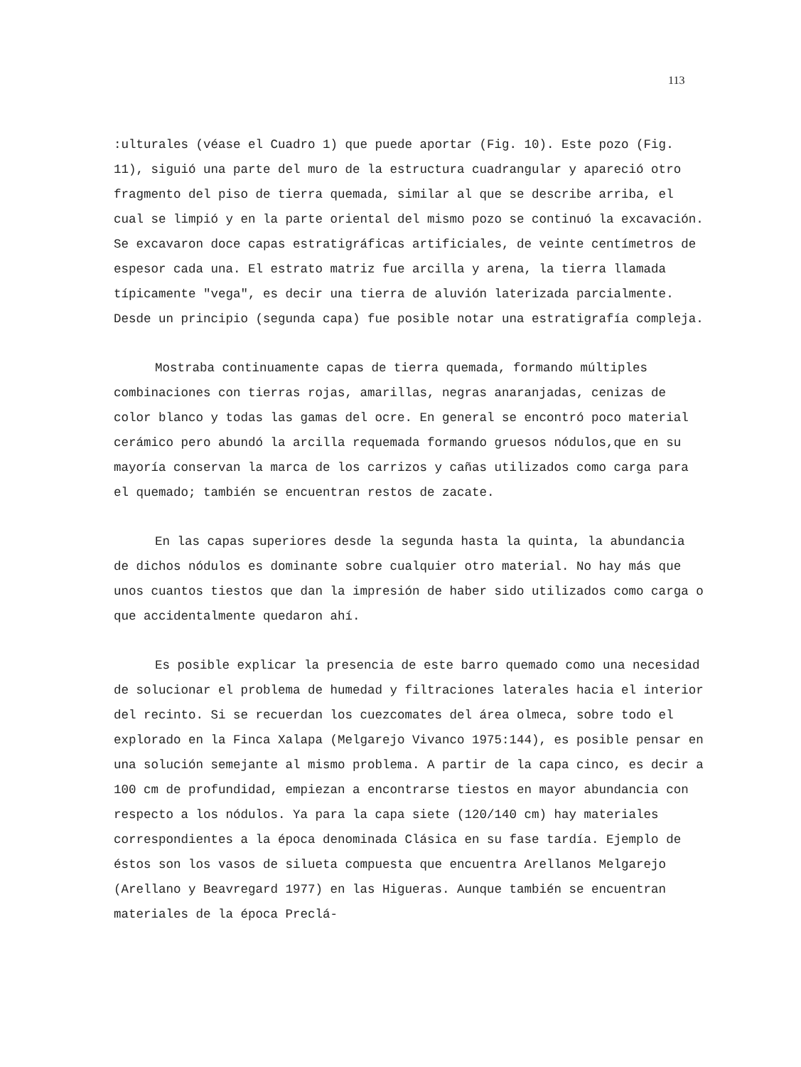113
:ulturales (véase el Cuadro 1) que puede aportar (Fig. 10). Este pozo (Fig. 11), siguió una parte del muro de la estructura cuadrangular y apareció otro fragmento del piso de tierra quemada, similar al que se describe arriba, el cual se limpió y en la parte oriental del mismo pozo se continuó la excavación. Se excavaron doce capas estratigráficas artificiales, de veinte centímetros de espesor cada una. El estrato matriz fue arcilla y arena, la tierra llamada típicamente "vega", es decir una tierra de aluvión laterizada parcialmente. Desde un principio (segunda capa) fue posible notar una estratigrafía compleja.
Mostraba continuamente capas de tierra quemada, formando múltiples combinaciones con tierras rojas, amarillas, negras anaranjadas, cenizas de color blanco y todas las gamas del ocre. En general se encontró poco material cerámico pero abundó la arcilla requemada formando gruesos nódulos,que en su mayoría conservan la marca de los carrizos y cañas utilizados como carga para el quemado; también se encuentran restos de zacate.
En las capas superiores desde la segunda hasta la quinta, la abundancia de dichos nódulos es dominante sobre cualquier otro material. No hay más que unos cuantos tiestos que dan la impresión de haber sido utilizados como carga o que accidentalmente quedaron ahí.
Es posible explicar la presencia de este barro quemado como una necesidad de solucionar el problema de humedad y filtraciones laterales hacia el interior del recinto. Si se recuerdan los cuezcomates del área olmeca, sobre todo el explorado en la Finca Xalapa (Melgarejo Vivanco 1975:144), es posible pensar en una solución semejante al mismo problema. A partir de la capa cinco, es decir a 100 cm de profundidad, empiezan a encontrarse tiestos en mayor abundancia con respecto a los nódulos. Ya para la capa siete (120/140 cm) hay materiales correspondientes a la época denominada Clásica en su fase tardía. Ejemplo de éstos son los vasos de silueta compuesta que encuentra Arellanos Melgarejo (Arellano y Beavregard 1977) en las Higueras. Aunque también se encuentran materiales de la época Preclá-